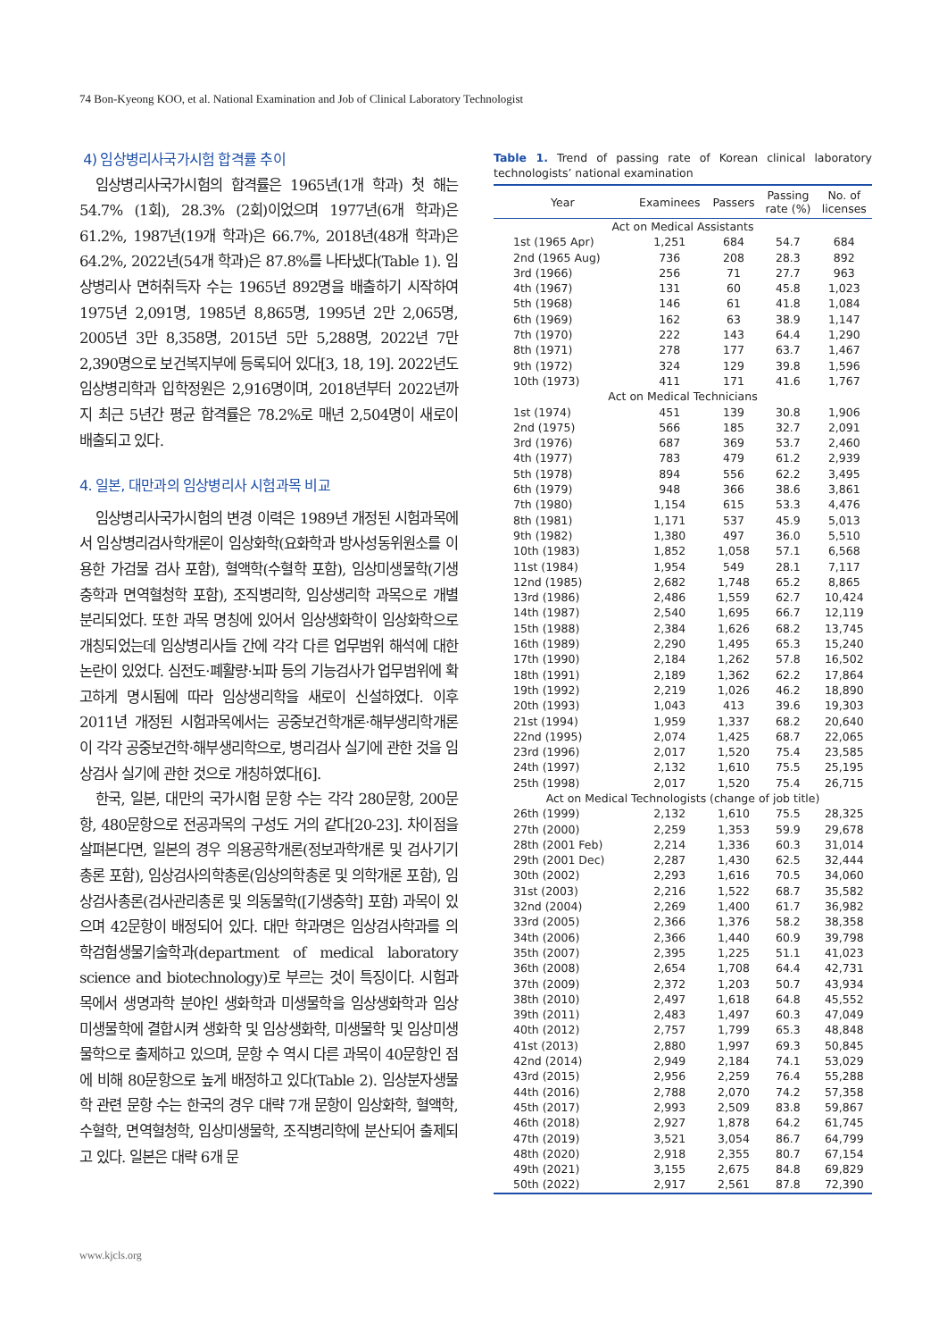74 Bon-Kyeong KOO, et al. National Examination and Job of Clinical Laboratory Technologist
4) 임상병리사국가시험 합격률 추이
임상병리사국가시험의 합격률은 1965년(1개 학과) 첫 해는 54.7% (1회), 28.3% (2회)이었으며 1977년(6개 학과)은 61.2%, 1987년(19개 학과)은 66.7%, 2018년(48개 학과)은 64.2%, 2022년(54개 학과)은 87.8%를 나타냈다(Table 1). 임상병리사 면허취득자 수는 1965년 892명을 배출하기 시작하여 1975년 2,091명, 1985년 8,865명, 1995년 2만 2,065명, 2005년 3만 8,358명, 2015년 5만 5,288명, 2022년 7만 2,390명으로 보건복지부에 등록되어 있다[3, 18, 19]. 2022년도 임상병리학과 입학정원은 2,916명이며, 2018년부터 2022년까지 최근 5년간 평균 합격률은 78.2%로 매년 2,504명이 새로이 배출되고 있다.
4. 일본, 대만과의 임상병리사 시험과목 비교
임상병리사국가시험의 변경 이력은 1989년 개정된 시험과목에서 임상병리검사학개론이 임상화학(요화학과 방사성동위원소를 이용한 가검물 검사 포함), 혈액학(수혈학 포함), 임상미생물학(기생충학과 면역혈청학 포함), 조직병리학, 임상생리학 과목으로 개별 분리되었다. 또한 과목 명칭에 있어서 임상생화학이 임상화학으로 개칭되었는데 임상병리사들 간에 각각 다른 업무범위 해석에 대한 논란이 있었다. 심전도·폐활량·뇌파 등의 기능검사가 업무범위에 확고하게 명시됨에 따라 임상생리학을 새로이 신설하였다. 이후 2011년 개정된 시험과목에서는 공중보건학개론·해부생리학개론이 각각 공중보건학·해부생리학으로, 병리검사 실기에 관한 것을 임상검사 실기에 관한 것으로 개칭하였다[6].
한국, 일본, 대만의 국가시험 문항 수는 각각 280문항, 200문항, 480문항으로 전공과목의 구성도 거의 같다[20-23]. 차이점을 살펴본다면, 일본의 경우 의용공학개론(정보과학개론 및 검사기기총론 포함), 임상검사의학총론(임상의학총론 및 의학개론 포함), 임상검사총론(검사관리총론 및 의동물학([기생충학] 포함) 과목이 있으며 42문항이 배정되어 있다. 대만 학과명은 임상검사학과를 의학검험생물기술학과(department of medical laboratory science and biotechnology)로 부르는 것이 특징이다. 시험과목에서 생명과학 분야인 생화학과 미생물학을 임상생화학과 임상미생물학에 결합시켜 생화학 및 임상생화학, 미생물학 및 임상미생물학으로 출제하고 있으며, 문항 수 역시 다른 과목이 40문항인 점에 비해 80문항으로 높게 배정하고 있다(Table 2). 임상분자생물학 관련 문항 수는 한국의 경우 대략 7개 문항이 임상화학, 혈액학, 수혈학, 면역혈청학, 임상미생물학, 조직병리학에 분산되어 출제되고 있다. 일본은 대략 6개 문
Table 1. Trend of passing rate of Korean clinical laboratory technologists’ national examination
| Year | Examinees | Passers | Passing rate (%) | No. of licenses |
| --- | --- | --- | --- | --- |
| Act on Medical Assistants | | | | |
| 1st (1965 Apr) | 1,251 | 684 | 54.7 | 684 |
| 2nd (1965 Aug) | 736 | 208 | 28.3 | 892 |
| 3rd (1966) | 256 | 71 | 27.7 | 963 |
| 4th (1967) | 131 | 60 | 45.8 | 1,023 |
| 5th (1968) | 146 | 61 | 41.8 | 1,084 |
| 6th (1969) | 162 | 63 | 38.9 | 1,147 |
| 7th (1970) | 222 | 143 | 64.4 | 1,290 |
| 8th (1971) | 278 | 177 | 63.7 | 1,467 |
| 9th (1972) | 324 | 129 | 39.8 | 1,596 |
| 10th (1973) | 411 | 171 | 41.6 | 1,767 |
| Act on Medical Technicians | | | | |
| 1st (1974) | 451 | 139 | 30.8 | 1,906 |
| 2nd (1975) | 566 | 185 | 32.7 | 2,091 |
| 3rd (1976) | 687 | 369 | 53.7 | 2,460 |
| 4th (1977) | 783 | 479 | 61.2 | 2,939 |
| 5th (1978) | 894 | 556 | 62.2 | 3,495 |
| 6th (1979) | 948 | 366 | 38.6 | 3,861 |
| 7th (1980) | 1,154 | 615 | 53.3 | 4,476 |
| 8th (1981) | 1,171 | 537 | 45.9 | 5,013 |
| 9th (1982) | 1,380 | 497 | 36.0 | 5,510 |
| 10th (1983) | 1,852 | 1,058 | 57.1 | 6,568 |
| 11st (1984) | 1,954 | 549 | 28.1 | 7,117 |
| 12nd (1985) | 2,682 | 1,748 | 65.2 | 8,865 |
| 13rd (1986) | 2,486 | 1,559 | 62.7 | 10,424 |
| 14th (1987) | 2,540 | 1,695 | 66.7 | 12,119 |
| 15th (1988) | 2,384 | 1,626 | 68.2 | 13,745 |
| 16th (1989) | 2,290 | 1,495 | 65.3 | 15,240 |
| 17th (1990) | 2,184 | 1,262 | 57.8 | 16,502 |
| 18th (1991) | 2,189 | 1,362 | 62.2 | 17,864 |
| 19th (1992) | 2,219 | 1,026 | 46.2 | 18,890 |
| 20th (1993) | 1,043 | 413 | 39.6 | 19,303 |
| 21st (1994) | 1,959 | 1,337 | 68.2 | 20,640 |
| 22nd (1995) | 2,074 | 1,425 | 68.7 | 22,065 |
| 23rd (1996) | 2,017 | 1,520 | 75.4 | 23,585 |
| 24th (1997) | 2,132 | 1,610 | 75.5 | 25,195 |
| 25th (1998) | 2,017 | 1,520 | 75.4 | 26,715 |
| Act on Medical Technologists (change of job title) | | | | |
| 26th (1999) | 2,132 | 1,610 | 75.5 | 28,325 |
| 27th (2000) | 2,259 | 1,353 | 59.9 | 29,678 |
| 28th (2001 Feb) | 2,214 | 1,336 | 60.3 | 31,014 |
| 29th (2001 Dec) | 2,287 | 1,430 | 62.5 | 32,444 |
| 30th (2002) | 2,293 | 1,616 | 70.5 | 34,060 |
| 31st (2003) | 2,216 | 1,522 | 68.7 | 35,582 |
| 32nd (2004) | 2,269 | 1,400 | 61.7 | 36,982 |
| 33rd (2005) | 2,366 | 1,376 | 58.2 | 38,358 |
| 34th (2006) | 2,366 | 1,440 | 60.9 | 39,798 |
| 35th (2007) | 2,395 | 1,225 | 51.1 | 41,023 |
| 36th (2008) | 2,654 | 1,708 | 64.4 | 42,731 |
| 37th (2009) | 2,372 | 1,203 | 50.7 | 43,934 |
| 38th (2010) | 2,497 | 1,618 | 64.8 | 45,552 |
| 39th (2011) | 2,483 | 1,497 | 60.3 | 47,049 |
| 40th (2012) | 2,757 | 1,799 | 65.3 | 48,848 |
| 41st (2013) | 2,880 | 1,997 | 69.3 | 50,845 |
| 42nd (2014) | 2,949 | 2,184 | 74.1 | 53,029 |
| 43rd (2015) | 2,956 | 2,259 | 76.4 | 55,288 |
| 44th (2016) | 2,788 | 2,070 | 74.2 | 57,358 |
| 45th (2017) | 2,993 | 2,509 | 83.8 | 59,867 |
| 46th (2018) | 2,927 | 1,878 | 64.2 | 61,745 |
| 47th (2019) | 3,521 | 3,054 | 86.7 | 64,799 |
| 48th (2020) | 2,918 | 2,355 | 80.7 | 67,154 |
| 49th (2021) | 3,155 | 2,675 | 84.8 | 69,829 |
| 50th (2022) | 2,917 | 2,561 | 87.8 | 72,390 |
www.kjcls.org